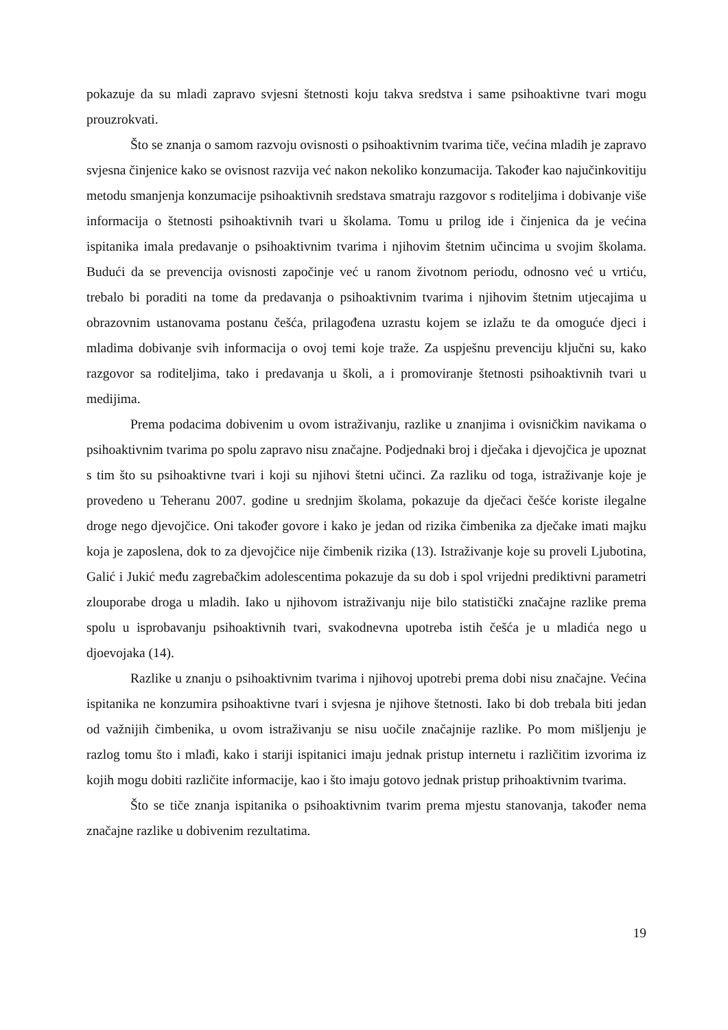pokazuje da su mladi zapravo svjesni štetnosti koju takva sredstva i same psihoaktivne tvari mogu prouzrokvati.
Što se znanja o samom razvoju ovisnosti o psihoaktivnim tvarima tiče, većina mladih je zapravo svjesna činjenice kako se ovisnost razvija već nakon nekoliko konzumacija. Također kao najučinkovitiju metodu smanjenja konzumacije psihoaktivnih sredstava smatraju razgovor s roditeljima i dobivanje više informacija o štetnosti psihoaktivnih tvari u školama. Tomu u prilog ide i činjenica da je većina ispitanika imala predavanje o psihoaktivnim tvarima i njihovim štetnim učincima u svojim školama. Budući da se prevencija ovisnosti započinje već u ranom životnom periodu, odnosno već u vrtiću, trebalo bi poraditi na tome da predavanja o psihoaktivnim tvarima i njihovim štetnim utjecajima u obrazovnim ustanovama postanu češća, prilagođena uzrastu kojem se izlažu te da omoguće djeci i mladima dobivanje svih informacija o ovoj temi koje traže. Za uspješnu prevenciju ključni su, kako razgovor sa roditeljima, tako i predavanja u školi, a i promoviranje štetnosti psihoaktivnih tvari u medijima.
Prema podacima dobivenim u ovom istraživanju, razlike u znanjima i ovisničkim navikama o psihoaktivnim tvarima po spolu zapravo nisu značajne. Podjednaki broj i dječaka i djevojčica je upoznat s tim što su psihoaktivne tvari i koji su njihovi štetni učinci. Za razliku od toga, istraživanje koje je provedeno u Teheranu 2007. godine u srednjim školama, pokazuje da dječaci češće koriste ilegalne droge nego djevojčice. Oni također govore i kako je jedan od rizika čimbenika za dječake imati majku koja je zaposlena, dok to za djevojčice nije čimbenik rizika (13). Istraživanje koje su proveli Ljubotina, Galić i Jukić među zagrebačkim adolescentima pokazuje da su dob i spol vrijedni prediktivni parametri zlouporabe droga u mladih. Iako u njihovom istraživanju nije bilo statistički značajne razlike prema spolu u isprobavanju psihoaktivnih tvari, svakodnevna upotreba istih češća je u mladića nego u djoevojaka (14).
Razlike u znanju o psihoaktivnim tvarima i njihovoj upotrebi prema dobi nisu značajne. Većina ispitanika ne konzumira psihoaktivne tvari i svjesna je njihove štetnosti. Iako bi dob trebala biti jedan od važnijih čimbenika, u ovom istraživanju se nisu uočile značajnije razlike. Po mom mišljenju je razlog tomu što i mlađi, kako i stariji ispitanici imaju jednak pristup internetu i različitim izvorima iz kojih mogu dobiti različite informacije, kao i što imaju gotovo jednak pristup prihoaktivnim tvarima.
Što se tiče znanja ispitanika o psihoaktivnim tvarim prema mjestu stanovanja, također nema značajne razlike u dobivenim rezultatima.
19